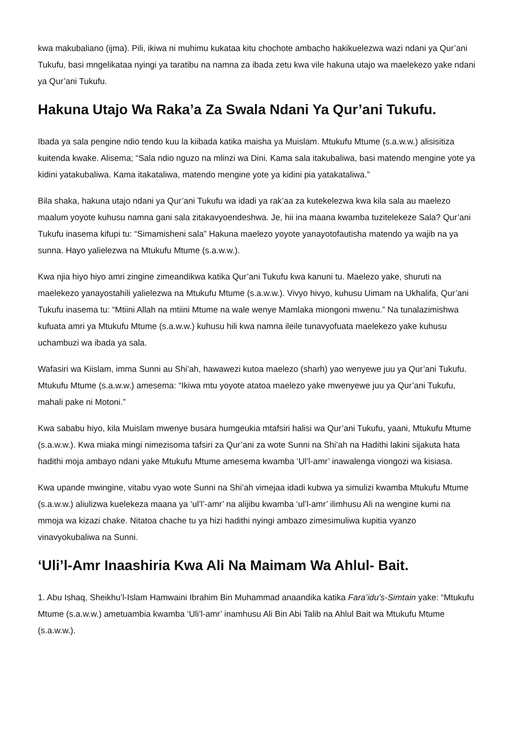kwa makubaliano (ijma). Pili, ikiwa ni muhimu kukataa kitu chochote ambacho hakikuelezwa wazi ndani ya Qur’ani Tukufu, basi mngelikataa nyingi ya taratibu na namna za ibada zetu kwa vile hakuna utajo wa maelekezo yake ndani ya Qur’ani Tukufu.
Hakuna Utajo Wa Raka’a Za Swala Ndani Ya Qur’ani Tukufu.
Ibada ya sala pengine ndio tendo kuu la kiibada katika maisha ya Muislam. Mtukufu Mtume (s.a.w.w.) alisisitiza kuitenda kwake. Alisema; “Sala ndio nguzo na mlinzi wa Dini. Kama sala itakubaliwa, basi matendo mengine yote ya kidini yatakubaliwa. Kama itakataliwa, matendo mengine yote ya kidini pia yatakataliwa.”
Bila shaka, hakuna utajo ndani ya Qur’ani Tukufu wa idadi ya rak’aa za kutekelezwa kwa kila sala au maelezo maalum yoyote kuhusu namna gani sala zitakavyoendeshwa. Je, hii ina maana kwamba tuzitelekeze Sala? Qur’ani Tukufu inasema kifupi tu: “Simamisheni sala” Hakuna maelezo yoyote yanayotofautisha matendo ya wajib na ya sunna. Hayo yalielezwa na Mtukufu Mtume (s.a.w.w.).
Kwa njia hiyo hiyo amri zingine zimeandikwa katika Qur’ani Tukufu kwa kanuni tu. Maelezo yake, shuruti na maelekezo yanayostahili yalielezwa na Mtukufu Mtume (s.a.w.w.). Vivyo hivyo, kuhusu Uimam na Ukhalifa, Qur’ani Tukufu inasema tu: “Mtiini Allah na mtiini Mtume na wale wenye Mamlaka miongoni mwenu.” Na tunalazimishwa kufuata amri ya Mtukufu Mtume (s.a.w.w.) kuhusu hili kwa namna ileile tunavyofuata maelekezo yake kuhusu uchambuzi wa ibada ya sala.
Wafasiri wa Kiislam, imma Sunni au Shi’ah, hawawezi kutoa maelezo (sharh) yao wenyewe juu ya Qur’ani Tukufu. Mtukufu Mtume (s.a.w.w.) amesema: “Ikiwa mtu yoyote atatoa maelezo yake mwenyewe juu ya Qur’ani Tukufu, mahali pake ni Motoni.”
Kwa sababu hiyo, kila Muislam mwenye busara humgeukia mtafsiri halisi wa Qur’ani Tukufu, yaani, Mtukufu Mtume (s.a.w.w.). Kwa miaka mingi nimezisoma tafsiri za Qur’ani za wote Sunni na Shi’ah na Hadithi lakini sijakuta hata hadithi moja ambayo ndani yake Mtukufu Mtume amesema kwamba ‘Ul’l-amr’ inawalenga viongozi wa kisiasa.
Kwa upande mwingine, vitabu vyao wote Sunni na Shi’ah vimejaa idadi kubwa ya simulizi kwamba Mtukufu Mtume (s.a.w.w.) aliulizwa kuelekeza maana ya ‘ul’l’-amr’ na alijibu kwamba ‘ul’l-amr’ ilimhusu Ali na wengine kumi na mmoja wa kizazi chake. Nitatoa chache tu ya hizi hadithi nyingi ambazo zimesimuliwa kupitia vyanzo vinavyokubaliwa na Sunni.
‘Uli’l-Amr Inaashiria Kwa Ali Na Maimam Wa Ahlul- Bait.
1. Abu Ishaq, Sheikhu’l-Islam Hamwaini Ibrahim Bin Muhammad anaandika katika Fara’idu’s-Simtain yake: “Mtukufu Mtume (s.a.w.w.) ametuambia kwamba ‘Uli’l-amr’ inamhusu Ali Bin Abi Talib na Ahlul Bait wa Mtukufu Mtume (s.a.w.w.).